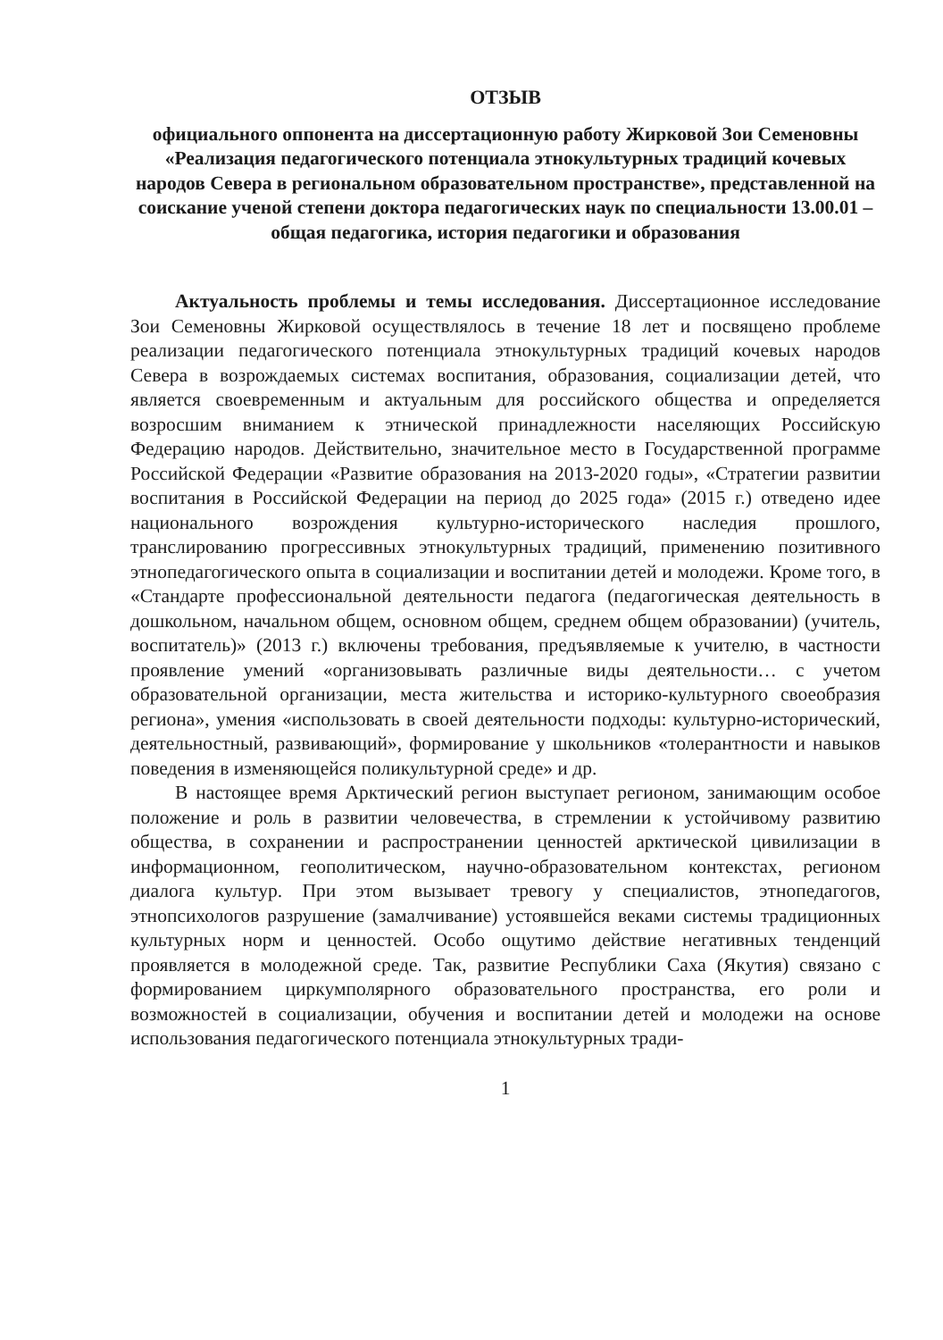ОТЗЫВ
официального оппонента на диссертационную работу Жирковой Зои Семеновны «Реализация педагогического потенциала этнокультурных традиций кочевых народов Севера в региональном образовательном пространстве», представленной на соискание ученой степени доктора педагогических наук по специальности 13.00.01 – общая педагогика, история педагогики и образования
Актуальность проблемы и темы исследования. Диссертационное исследование Зои Семеновны Жирковой осуществлялось в течение 18 лет и посвящено проблеме реализации педагогического потенциала этнокультурных традиций кочевых народов Севера в возрождаемых системах воспитания, образования, социализации детей, что является своевременным и актуальным для российского общества и определяется возросшим вниманием к этнической принадлежности населяющих Российскую Федерацию народов. Действительно, значительное место в Государственной программе Российской Федерации «Развитие образования на 2013-2020 годы», «Стратегии развитии воспитания в Российской Федерации на период до 2025 года» (2015 г.) отведено идее национального возрождения культурно-исторического наследия прошлого, транслированию прогрессивных этнокультурных традиций, применению позитивного этнопедагогического опыта в социализации и воспитании детей и молодежи. Кроме того, в «Стандарте профессиональной деятельности педагога (педагогическая деятельность в дошкольном, начальном общем, основном общем, среднем общем образовании) (учитель, воспитатель)» (2013 г.) включены требования, предъявляемые к учителю, в частности проявление умений «организовывать различные виды деятельности… с учетом образовательной организации, места жительства и историко-культурного своеобразия региона», умения «использовать в своей деятельности подходы: культурно-исторический, деятельностный, развивающий», формирование у школьников «толерантности и навыков поведения в изменяющейся поликультурной среде» и др.
В настоящее время Арктический регион выступает регионом, занимающим особое положение и роль в развитии человечества, в стремлении к устойчивому развитию общества, в сохранении и распространении ценностей арктической цивилизации в информационном, геополитическом, научно-образовательном контекстах, регионом диалога культур. При этом вызывает тревогу у специалистов, этнопедагогов, этнопсихологов разрушение (замалчивание) устоявшейся веками системы традиционных культурных норм и ценностей. Особо ощутимо действие негативных тенденций проявляется в молодежной среде. Так, развитие Республики Саха (Якутия) связано с формированием циркумполярного образовательного пространства, его роли и возможностей в социализации, обучения и воспитании детей и молодежи на основе использования педагогического потенциала этнокультурных тради-
1